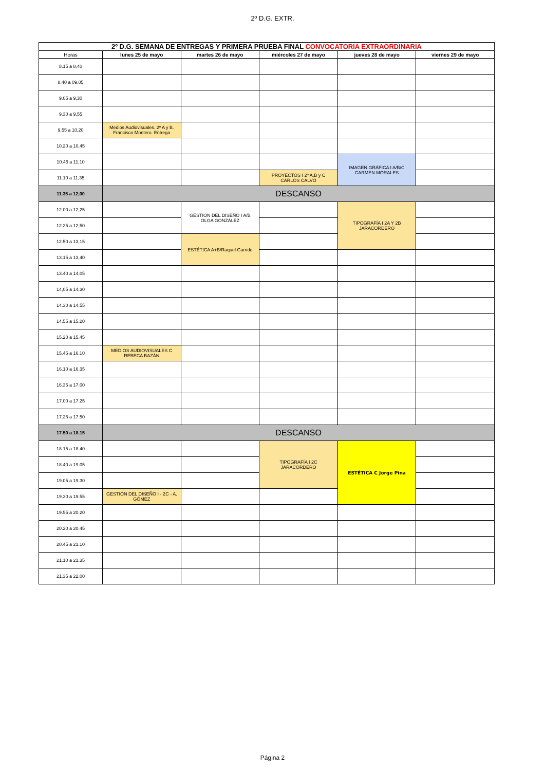2º D.G. EXTR.
| 2º D.G. SEMANA DE ENTREGAS Y PRIMERA PRUEBA FINAL CONVOCATORIA EXTRAORDINARIA | | | | | |
| Horas | lunes 25 de mayo | martes 26 de mayo | miércoles 27 de mayo | jueves 28 de mayo | viernes 29 de mayo |
| 8.15 a 8,40 | | | | | |
| 8.40 a 09,05 | | | | | |
| 9.05 a 9,30 | | | | | |
| 9.30 a 9,55 | | | | | |
| 9.55 a 10,20 | Medios Audiovisuales. 2º A y B. Francisco Montero. Entrega | | | | |
| 10.20 a 10,45 | | | | | |
| 10.45 a 11,10 | | | | IMAGEN GRÁFICA I A/B/C CARMEN MORALES | |
| 11.10 a 11,35 | | | PROYECTOS I 2º A,B y C CARLOS CALVO | | |
| 11.35 a 12,00 | DESCANSO | | | | |
| 12.00 a 12,25 | | GESTIÓN DEL DISEÑO I A/B OLGA GONZÁLEZ | | TIPOGRAFÍA I 2A Y 2B JARACORDERO | |
| 12.25 a 12,50 | | | | | |
| 12.50 a 13,15 | | ESTÉTICA A+B/Raquel Garrido | | | |
| 13.15 a 13,40 | | | | | |
| 13.40 a 14,05 | | | | | |
| 14,05 a 14,30 | | | | | |
| 14.30 a 14.55 | | | | | |
| 14.55 a 15.20 | | | | | |
| 15.20 a 15.45 | | | | | |
| 15.45 a 16.10 | MEDIOS AUDIOVISUALES C REBECA BAZÁN | | | | |
| 16.10 a 16.35 | | | | | |
| 16.35 a 17.00 | | | | | |
| 17.00 a 17.25 | | | | | |
| 17.25 a 17.50 | | | | | |
| 17.50 a 18.15 | DESCANSO | | | | |
| 18.15 a 18.40 | | | TIPOGRAFÍA I 2C JARACORDERO | ESTÉTICA C Jorge Pina | |
| 18.40 a 19.05 | | | | | |
| 19.05 a 19.30 | | | | | |
| 19.30 a 19.55 | GESTIÓN DEL DISEÑO I - 2C - A. GÓMEZ | | | | |
| 19.55 a 20.20 | | | | | |
| 20.20 a 20.45 | | | | | |
| 20.45 a 21.10 | | | | | |
| 21.10 a 21.35 | | | | | |
| 21.35 a 22.00 | | | | | |
Página 2